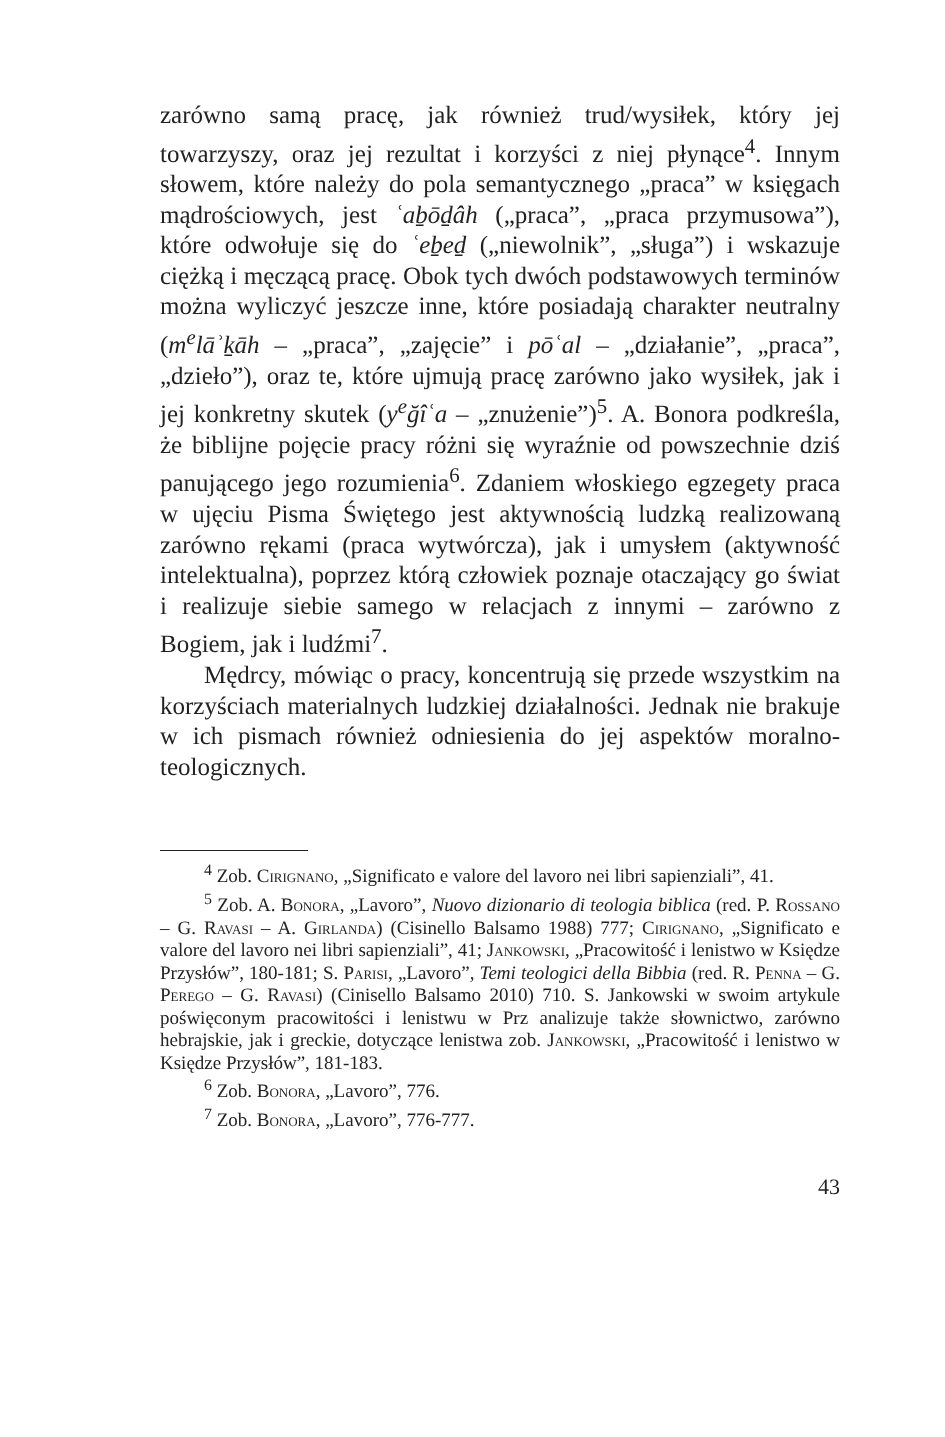zarówno samą pracę, jak również trud/wysiłek, który jej towarzyszy, oraz jej rezultat i korzyści z niej płynące<sup>4</sup>. Innym słowem, które należy do pola semantycznego „praca” w księgach mądrościowych, jest ʿaḇōḏâh („praca”, „praca przymusowa”), które odwołuje się do ʿeḇeḏ („niewolnik”, „sługa”) i wskazuje ciężką i męczącą pracę. Obok tych dwóch podstawowych terminów można wyliczyć jeszcze inne, które posiadają charakter neutralny (m<sup>e</sup>lāʾḵāh – „praca”, „zajęcie” i pōʿal – „działanie”, „praca”, „dzieło”), oraz te, które ujmują pracę zarówno jako wysiłek, jak i jej konkretny skutek (y<sup>e</sup>ğîʿa – „znużenie”)<sup>5</sup>. A. Bonora podkreśla, że biblijne pojęcie pracy różni się wyraźnie od powszechnie dziś panującego jego rozumienia<sup>6</sup>. Zdaniem włoskiego egzegety praca w ujęciu Pisma Świętego jest aktywnością ludzką realizowaną zarówno rękami (praca wytwórcza), jak i umysłem (aktywność intelektualna), poprzez którą człowiek poznaje otaczający go świat i realizuje siebie samego w relacjach z innymi – zarówno z Bogiem, jak i ludźmi<sup>7</sup>.
Mędrcy, mówiąc o pracy, koncentrują się przede wszystkim na korzyściach materialnych ludzkiej działalności. Jednak nie brakuje w ich pismach również odniesienia do jej aspektów moralno-teologicznych.
<sup>4</sup> Zob. Cirignano, „Significato e valore del lavoro nei libri sapienziali”, 41.
<sup>5</sup> Zob. A. Bonora, „Lavoro”, Nuovo dizionario di teologia biblica (red. P. Rossano – G. Ravasi – A. Girlanda) (Cisinello Balsamo 1988) 777; Cirignano, „Significato e valore del lavoro nei libri sapienziali”, 41; Jankowski, „Pracowitość i lenistwo w Księdze Przysłów”, 180-181; S. Parisi, „Lavoro”, Temi teologici della Bibbia (red. R. Penna – G. Perego – G. Ravasi) (Cinisello Balsamo 2010) 710. S. Jankowski w swoim artykule poświęconym pracowitości i lenistwu w Prz analizuje także słownictwo, zarówno hebrajskie, jak i greckie, dotyczące lenistwa zob. Jankowski, „Pracowitość i lenistwo w Księdze Przysłów”, 181-183.
<sup>6</sup> Zob. Bonora, „Lavoro”, 776.
<sup>7</sup> Zob. Bonora, „Lavoro”, 776-777.
43